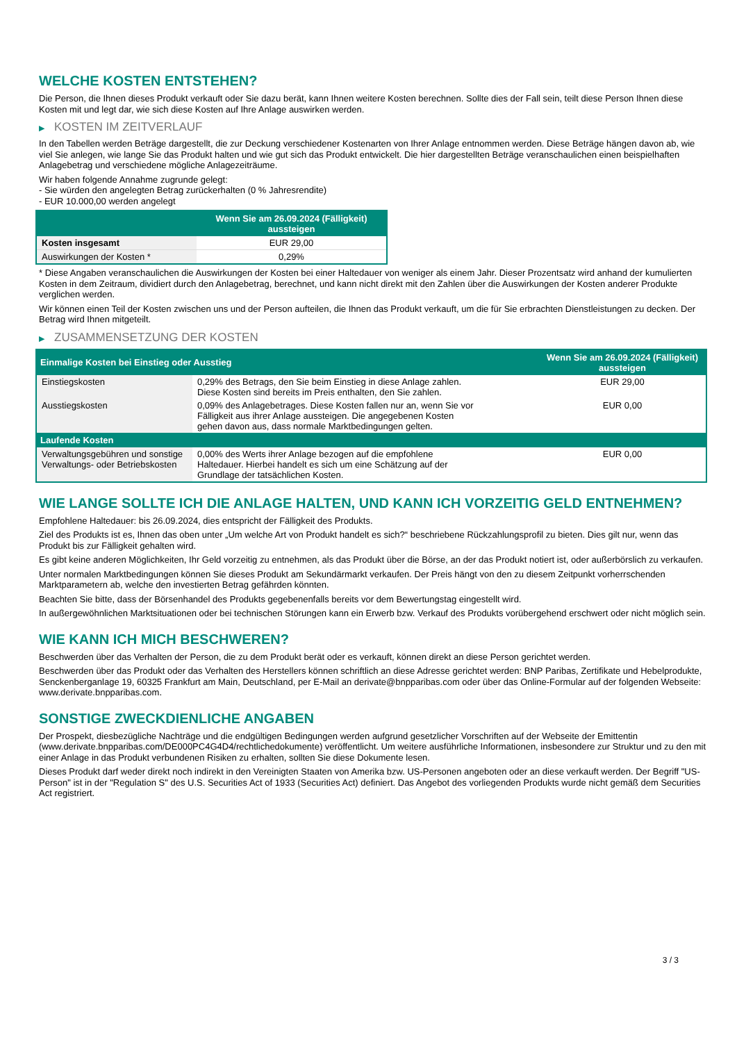WELCHE KOSTEN ENTSTEHEN?
Die Person, die Ihnen dieses Produkt verkauft oder Sie dazu berät, kann Ihnen weitere Kosten berechnen. Sollte dies der Fall sein, teilt diese Person Ihnen diese Kosten mit und legt dar, wie sich diese Kosten auf Ihre Anlage auswirken werden.
▶ KOSTEN IM ZEITVERLAUF
In den Tabellen werden Beträge dargestellt, die zur Deckung verschiedener Kostenarten von Ihrer Anlage entnommen werden. Diese Beträge hängen davon ab, wie viel Sie anlegen, wie lange Sie das Produkt halten und wie gut sich das Produkt entwickelt. Die hier dargestellten Beträge veranschaulichen einen beispielhaften Anlagebetrag und verschiedene mögliche Anlagezeiträume.
Wir haben folgende Annahme zugrunde gelegt:
- Sie würden den angelegten Betrag zurückerhalten (0 % Jahresrendite)
- EUR 10.000,00 werden angelegt
| | Wenn Sie am 26.09.2024 (Fälligkeit) aussteigen |
| --- | --- |
| Kosten insgesamt | EUR 29,00 |
| Auswirkungen der Kosten * | 0,29% |
* Diese Angaben veranschaulichen die Auswirkungen der Kosten bei einer Haltedauer von weniger als einem Jahr. Dieser Prozentsatz wird anhand der kumulierten Kosten in dem Zeitraum, dividiert durch den Anlagebetrag, berechnet, und kann nicht direkt mit den Zahlen über die Auswirkungen der Kosten anderer Produkte verglichen werden.
Wir können einen Teil der Kosten zwischen uns und der Person aufteilen, die Ihnen das Produkt verkauft, um die für Sie erbrachten Dienstleistungen zu decken. Der Betrag wird Ihnen mitgeteilt.
▶ ZUSAMMENSETZUNG DER KOSTEN
| Einmalige Kosten bei Einstieg oder Ausstieg | | Wenn Sie am 26.09.2024 (Fälligkeit) aussteigen |
| --- | --- | --- |
| Einstiegskosten | 0,29% des Betrags, den Sie beim Einstieg in diese Anlage zahlen. Diese Kosten sind bereits im Preis enthalten, den Sie zahlen. | EUR 29,00 |
| Ausstiegskosten | 0,09% des Anlagebetrages. Diese Kosten fallen nur an, wenn Sie vor Fälligkeit aus ihrer Anlage aussteigen. Die angegebenen Kosten gehen davon aus, dass normale Marktbedingungen gelten. | EUR 0,00 |
| Laufende Kosten | | |
| Verwaltungsgebühren und sonstige Verwaltungs- oder Betriebskosten | 0,00% des Werts ihrer Anlage bezogen auf die empfohlene Haltedauer. Hierbei handelt es sich um eine Schätzung auf der Grundlage der tatsächlichen Kosten. | EUR 0,00 |
WIE LANGE SOLLTE ICH DIE ANLAGE HALTEN, UND KANN ICH VORZEITIG GELD ENTNEHMEN?
Empfohlene Haltedauer: bis 26.09.2024, dies entspricht der Fälligkeit des Produkts.
Ziel des Produkts ist es, Ihnen das oben unter „Um welche Art von Produkt handelt es sich?“ beschriebene Rückzahlungsprofil zu bieten. Dies gilt nur, wenn das Produkt bis zur Fälligkeit gehalten wird.
Es gibt keine anderen Möglichkeiten, Ihr Geld vorzeitig zu entnehmen, als das Produkt über die Börse, an der das Produkt notiert ist, oder außerbörslich zu verkaufen.
Unter normalen Marktbedingungen können Sie dieses Produkt am Sekundärmarkt verkaufen. Der Preis hängt von den zu diesem Zeitpunkt vorherrschenden Marktparametern ab, welche den investierten Betrag gefährden könnten.
Beachten Sie bitte, dass der Börsenhandel des Produkts gegebenenfalls bereits vor dem Bewertungstag eingestellt wird.
In außergewöhnlichen Marktsituationen oder bei technischen Störungen kann ein Erwerb bzw. Verkauf des Produkts vorübergehend erschwert oder nicht möglich sein.
WIE KANN ICH MICH BESCHWEREN?
Beschwerden über das Verhalten der Person, die zu dem Produkt berät oder es verkauft, können direkt an diese Person gerichtet werden.
Beschwerden über das Produkt oder das Verhalten des Herstellers können schriftlich an diese Adresse gerichtet werden: BNP Paribas, Zertifikate und Hebelprodukte, Senckenberganlage 19, 60325 Frankfurt am Main, Deutschland, per E-Mail an derivate@bnpparibas.com oder über das Online-Formular auf der folgenden Webseite: www.derivate.bnpparibas.com.
SONSTIGE ZWECKDIENLICHE ANGABEN
Der Prospekt, diesbezügliche Nachträge und die endgültigen Bedingungen werden aufgrund gesetzlicher Vorschriften auf der Webseite der Emittentin (www.derivate.bnpparibas.com/DE000PC4G4D4/rechtlichedokumente) veröffentlicht. Um weitere ausführliche Informationen, insbesondere zur Struktur und zu den mit einer Anlage in das Produkt verbundenen Risiken zu erhalten, sollten Sie diese Dokumente lesen.
Dieses Produkt darf weder direkt noch indirekt in den Vereinigten Staaten von Amerika bzw. US-Personen angeboten oder an diese verkauft werden. Der Begriff "US-Person" ist in der "Regulation S" des U.S. Securities Act of 1933 (Securities Act) definiert. Das Angebot des vorliegenden Produkts wurde nicht gemäß dem Securities Act registriert.
3 / 3